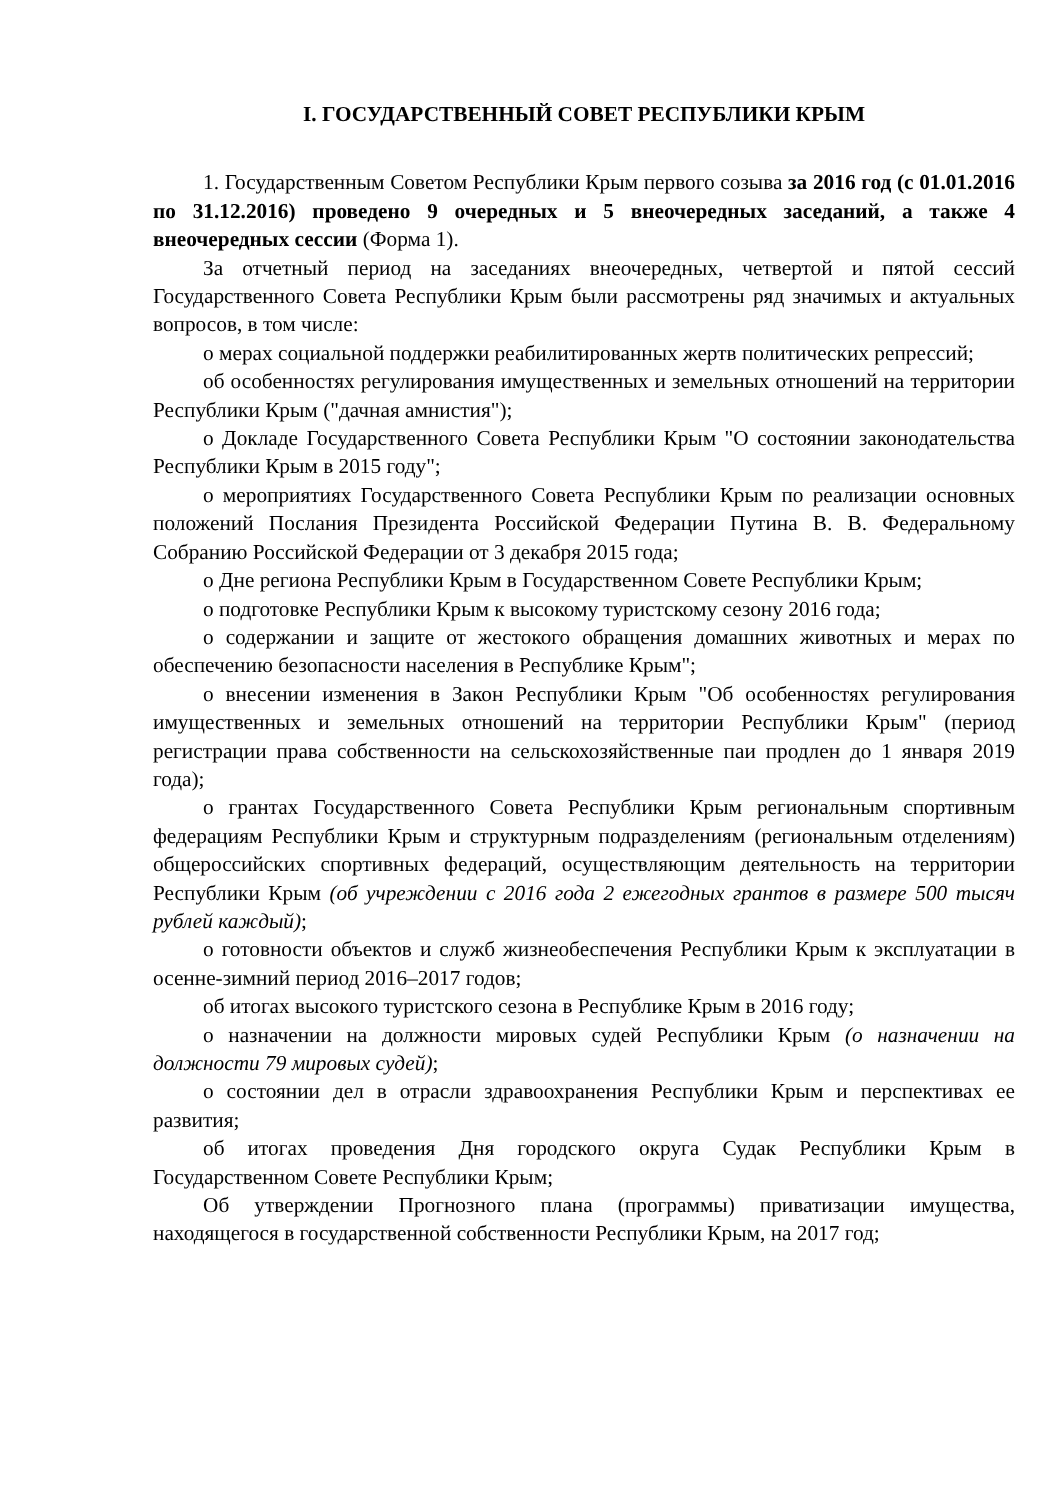I. ГОСУДАРСТВЕННЫЙ СОВЕТ РЕСПУБЛИКИ КРЫМ
1. Государственным Советом Республики Крым первого созыва за 2016 год (с 01.01.2016 по 31.12.2016) проведено 9 очередных и 5 внеочередных заседаний, а также 4 внеочередных сессии (Форма 1).
За отчетный период на заседаниях внеочередных, четвертой и пятой сессий Государственного Совета Республики Крым были рассмотрены ряд значимых и актуальных вопросов, в том числе:
о мерах социальной поддержки реабилитированных жертв политических репрессий;
об особенностях регулирования имущественных и земельных отношений на территории Республики Крым ("дачная амнистия");
о Докладе Государственного Совета Республики Крым "О состоянии законодательства Республики Крым в 2015 году";
о мероприятиях Государственного Совета Республики Крым по реализации основных положений Послания Президента Российской Федерации Путина В. В. Федеральному Собранию Российской Федерации от 3 декабря 2015 года;
о Дне региона Республики Крым в Государственном Совете Республики Крым;
о подготовке Республики Крым к высокому туристскому сезону 2016 года;
о содержании и защите от жестокого обращения домашних животных и мерах по обеспечению безопасности населения в Республике Крым";
о внесении изменения в Закон Республики Крым "Об особенностях регулирования имущественных и земельных отношений на территории Республики Крым" (период регистрации права собственности на сельскохозяйственные паи продлен до 1 января 2019 года);
о грантах Государственного Совета Республики Крым региональным спортивным федерациям Республики Крым и структурным подразделениям (региональным отделениям) общероссийских спортивных федераций, осуществляющим деятельность на территории Республики Крым (об учреждении с 2016 года 2 ежегодных грантов в размере 500 тысяч рублей каждый);
о готовности объектов и служб жизнеобеспечения Республики Крым к эксплуатации в осенне-зимний период 2016–2017 годов;
об итогах высокого туристского сезона в Республике Крым в 2016 году;
о назначении на должности мировых судей Республики Крым (о назначении на должности 79 мировых судей);
о состоянии дел в отрасли здравоохранения Республики Крым и перспективах ее развития;
об итогах проведения Дня городского округа Судак Республики Крым в Государственном Совете Республики Крым;
Об утверждении Прогнозного плана (программы) приватизации имущества, находящегося в государственной собственности Республики Крым, на 2017 год;